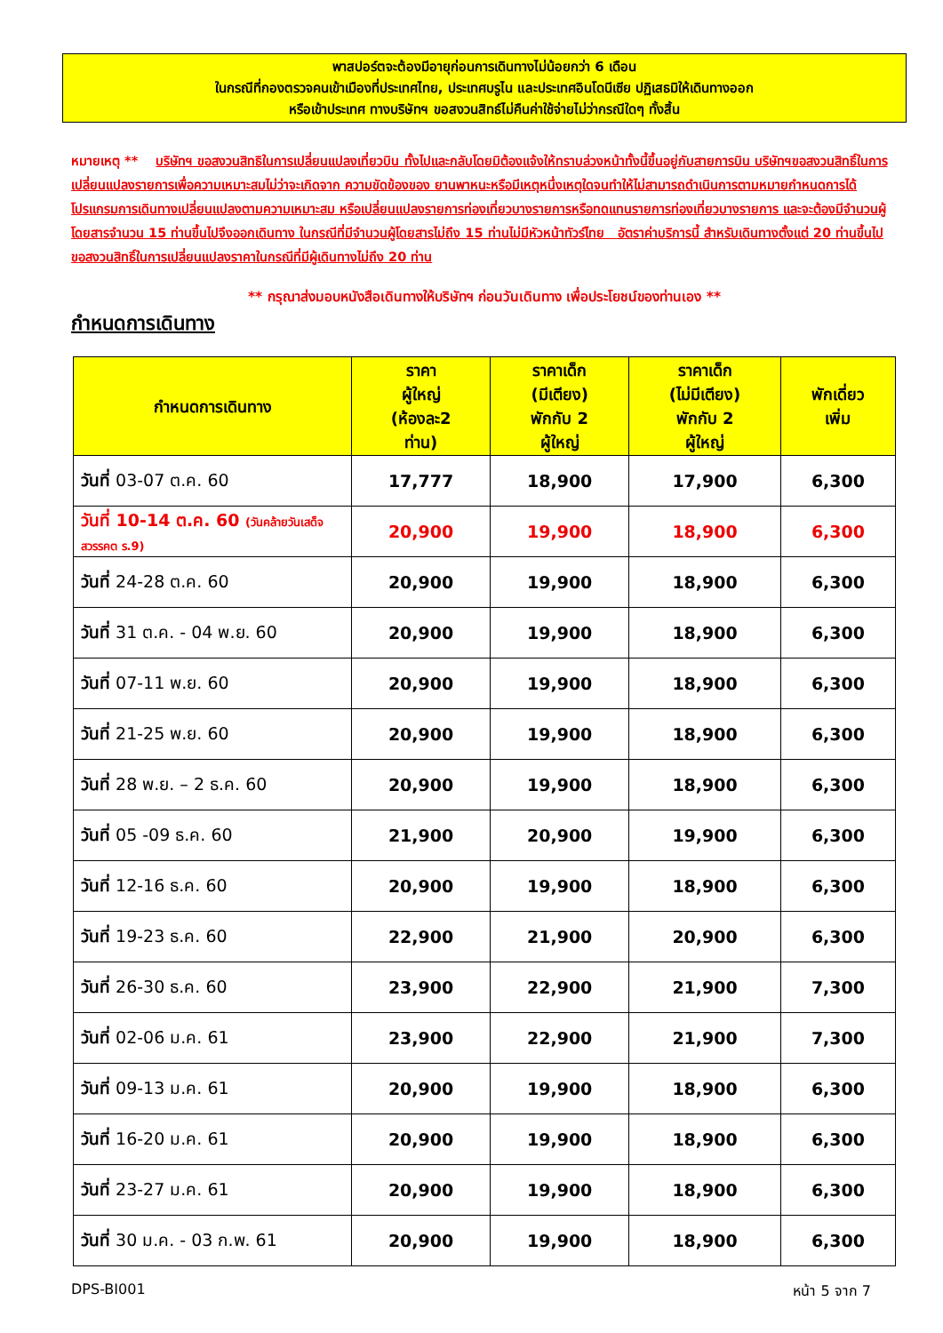พาสปอร์ตจะต้องมีอายุก่อนการเดินทางไม่น้อยกว่า 6 เดือน
ในกรณีที่กองตรวจคนเข้าเมืองที่ประเทศไทย, ประเทศบรูไน และประเทศอินโดนีเซีย ปฏิเสธมิให้เดินทางออก
หรือเข้าประเทศ ทางบริษัทฯ ขอสงวนสิทธ์ไม่คืนค่าใช้จ่ายไม่ว่ากรณีใดๆ ทั้งสิ้น
หมายเหตุ ** บริษัทฯ ขอสงวนสิทธิในการเปลี่ยนแปลงเที่ยวบิน ทั้งไปและกลับโดยมิต้องแจ้งให้ทราบล่วงหน้าทั้งนี้ขึ้นอยู่กับสายการบิน บริษัทฯขอสงวนสิทธิ์ในการเปลี่ยนแปลงรายการเพื่อความเหมาะสมไม่ว่าจะเกิดจาก ความขัดข้องของ ยานพาหนะหรือมีเหตุหนึ่งเหตุใดจนทำให้ไม่สามารถดำเนินการตามหมายกำหนดการได้ โปรแกรมการเดินทางเปลี่ยนแปลงตามความเหมาะสม หรือเปลี่ยนแปลงรายการท่องเที่ยวบางรายการหรือทดแทนรายการท่องเที่ยวบางรายการ และจะต้องมีจำนวนผู้โดยสารจำนวน 15 ท่านขึ้นไปจึงออกเดินทาง ในกรณีที่มีจำนวนผู้โดยสารไม่ถึง 15 ท่านไม่มีหัวหน้าทัวร์ไทย อัตราค่าบริการนี้ สำหรับเดินทางตั้งแต่ 20 ท่านขึ้นไป ขอสงวนสิทธิ์ในการเปลี่ยนแปลงราคาในกรณีที่มีผู้เดินทางไม่ถึง 20 ท่าน
** กรุณาส่งมอบหนังสือเดินทางให้บริษัทฯ ก่อนวันเดินทาง เพื่อประโยชน์ของท่านเอง **
กำหนดการเดินทาง
| กำหนดการเดินทาง | ราคา ผู้ใหญ่ (ห้องละ2 ท่าน) | ราคาเด็ก (มีเตียง) พักกับ 2 ผู้ใหญ่ | ราคาเด็ก (ไม่มีเตียง) พักกับ 2 ผู้ใหญ่ | พักเดี่ยว เพิ่ม |
| --- | --- | --- | --- | --- |
| วันที่ 03-07 ต.ค. 60 | 17,777 | 18,900 | 17,900 | 6,300 |
| วันที่ 10-14 ต.ค. 60 (วันคล้ายวันเสด็จสวรรคต ร.9) | 20,900 | 19,900 | 18,900 | 6,300 |
| วันที่ 24-28 ต.ค. 60 | 20,900 | 19,900 | 18,900 | 6,300 |
| วันที่ 31 ต.ค. - 04 พ.ย. 60 | 20,900 | 19,900 | 18,900 | 6,300 |
| วันที่ 07-11 พ.ย. 60 | 20,900 | 19,900 | 18,900 | 6,300 |
| วันที่ 21-25 พ.ย. 60 | 20,900 | 19,900 | 18,900 | 6,300 |
| วันที่ 28 พ.ย. – 2 ธ.ค. 60 | 20,900 | 19,900 | 18,900 | 6,300 |
| วันที่ 05 -09 ธ.ค. 60 | 21,900 | 20,900 | 19,900 | 6,300 |
| วันที่ 12-16 ธ.ค. 60 | 20,900 | 19,900 | 18,900 | 6,300 |
| วันที่ 19-23 ธ.ค. 60 | 22,900 | 21,900 | 20,900 | 6,300 |
| วันที่ 26-30 ธ.ค. 60 | 23,900 | 22,900 | 21,900 | 7,300 |
| วันที่ 02-06 ม.ค. 61 | 23,900 | 22,900 | 21,900 | 7,300 |
| วันที่ 09-13 ม.ค. 61 | 20,900 | 19,900 | 18,900 | 6,300 |
| วันที่ 16-20 ม.ค. 61 | 20,900 | 19,900 | 18,900 | 6,300 |
| วันที่ 23-27 ม.ค. 61 | 20,900 | 19,900 | 18,900 | 6,300 |
| วันที่ 30 ม.ค. - 03 ก.พ. 61 | 20,900 | 19,900 | 18,900 | 6,300 |
DPS-BI001 หน้า 5 จาก 7